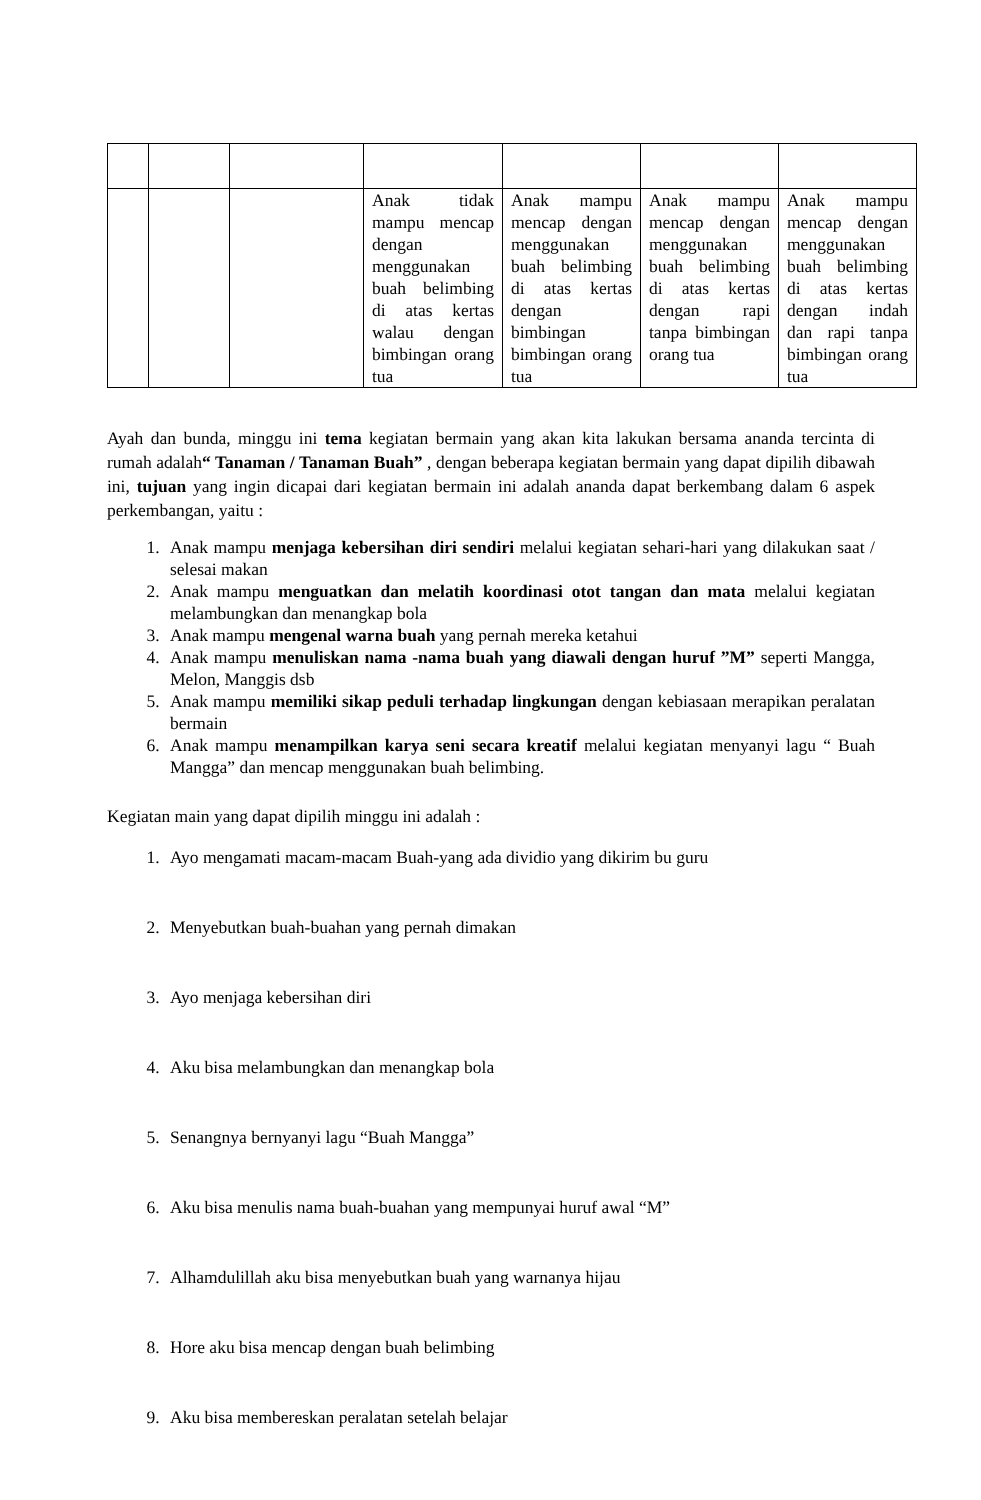| | | | Anak tidak mampu mencap dengan menggunakan buah belimbing di atas kertas walau dengan bimbingan orang tua | Anak mampu mencap dengan menggunakan buah belimbing di atas kertas dengan bimbingan bimbingan orang tua | Anak mampu mencap dengan menggunakan buah belimbing di atas kertas dengan rapi tanpa bimbingan orang tua | Anak mampu mencap dengan menggunakan buah belimbing di atas kertas dengan indah dan rapi tanpa bimbingan orang tua |
Ayah dan bunda, minggu ini tema kegiatan bermain yang akan kita lakukan bersama ananda tercinta di rumah adalah“ Tanaman / Tanaman Buah” , dengan beberapa kegiatan bermain yang dapat dipilih dibawah ini, tujuan yang ingin dicapai dari kegiatan bermain ini adalah ananda dapat berkembang dalam 6 aspek perkembangan, yaitu :
1. Anak mampu menjaga kebersihan diri sendiri melalui kegiatan sehari-hari yang dilakukan saat / selesai makan
2. Anak mampu menguatkan dan melatih koordinasi otot tangan dan mata melalui kegiatan melambungkan dan menangkap bola
3. Anak mampu mengenal warna buah yang pernah mereka ketahui
4. Anak mampu menuliskan nama -nama buah yang diawali dengan huruf ”M” seperti Mangga, Melon, Manggis dsb
5. Anak mampu memiliki sikap peduli terhadap lingkungan dengan kebiasaan merapikan peralatan bermain
6. Anak mampu menampilkan karya seni secara kreatif melalui kegiatan menyanyi lagu “ Buah Mangga” dan mencap menggunakan buah belimbing.
Kegiatan main yang dapat dipilih minggu ini adalah :
1. Ayo mengamati macam-macam Buah-yang ada dividio yang dikirim bu guru
2. Menyebutkan buah-buahan yang pernah dimakan
3. Ayo menjaga kebersihan diri
4. Aku bisa melambungkan dan menangkap bola
5. Senangnya bernyanyi lagu “Buah Mangga”
6. Aku bisa menulis nama buah-buahan yang mempunyai huruf awal “M”
7. Alhamdulillah aku bisa menyebutkan buah yang warnanya hijau
8. Hore aku bisa mencap dengan buah belimbing
9. Aku bisa membereskan peralatan setelah belajar